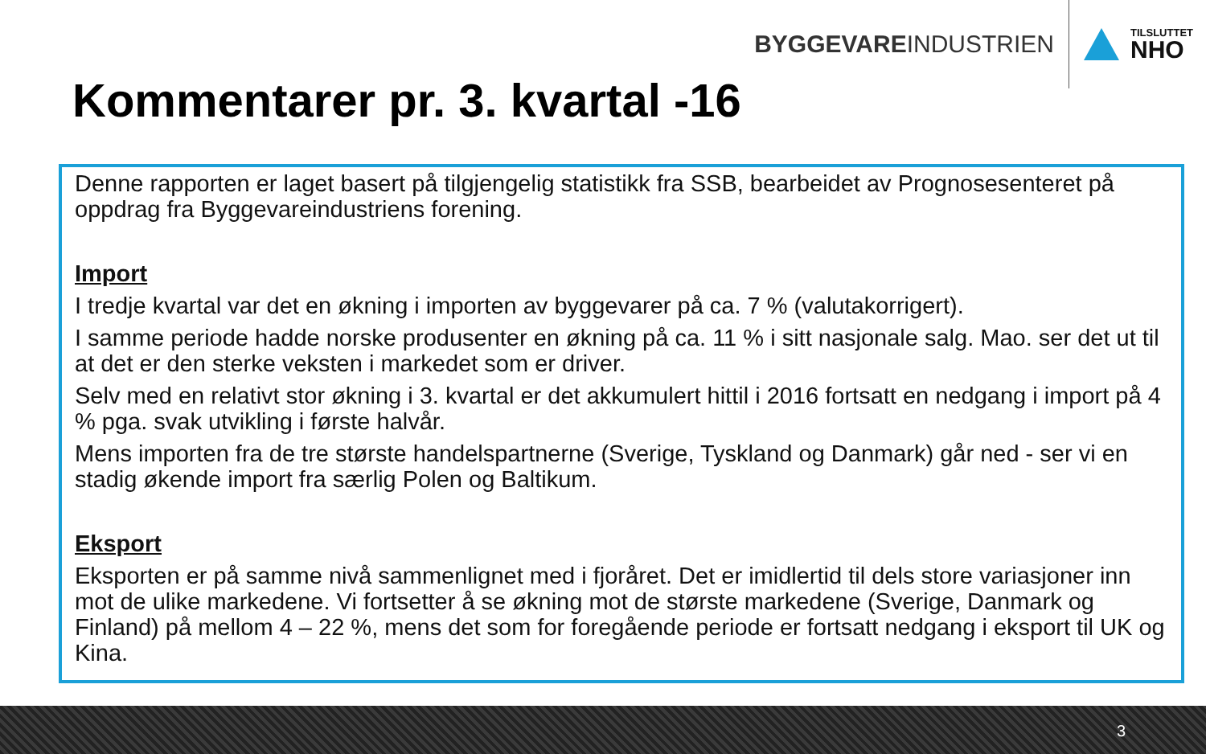Kommentarer pr. 3. kvartal -16
BYGGEVAREINDUSTRIEN
TILSLUTTET
NHO
Denne rapporten er laget basert på tilgjengelig statistikk fra SSB, bearbeidet av Prognosesenteret på oppdrag fra Byggevareindustriens forening.
Import
I tredje kvartal var det en økning i importen av byggevarer på ca. 7 % (valutakorrigert).
I samme periode hadde norske produsenter en økning på ca. 11 % i sitt nasjonale salg. Mao. ser det ut til at det er den sterke veksten i markedet som er driver.
Selv med en relativt stor økning i 3. kvartal er det akkumulert hittil i 2016 fortsatt en nedgang i import på 4 % pga. svak utvikling i første halvår.
Mens importen fra de tre største handelspartnerne (Sverige, Tyskland og Danmark) går ned - ser vi en stadig økende import fra særlig Polen og Baltikum.
Eksport
Eksporten er på samme nivå sammenlignet med i fjoråret. Det er imidlertid til dels store variasjoner inn mot de ulike markedene. Vi fortsetter å se økning mot de største markedene (Sverige, Danmark og Finland) på mellom 4 – 22 %, mens det som for foregående periode er fortsatt nedgang i eksport til UK og Kina.
3